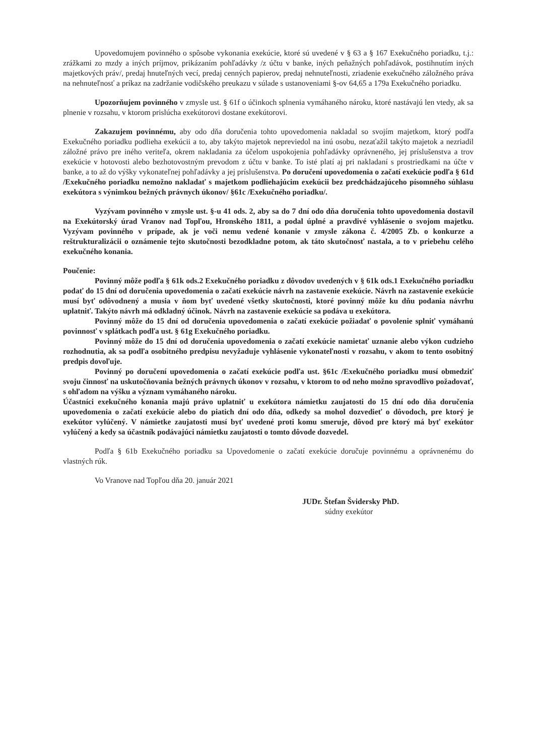Upovedomujem povinného o spôsobe vykonania exekúcie, ktoré sú uvedené v § 63 a § 167 Exekučného poriadku, t.j.: zrážkami zo mzdy a iných príjmov, prikázaním pohľadávky /z účtu v banke, iných peňažných pohľadávok, postihnutím iných majetkových práv/, predaj hnuteľných vecí, predaj cenných papierov, predaj nehnuteľnosti, zriadenie exekučného záložného práva na nehnuteľnosť a príkaz na zadržanie vodičského preukazu v súlade s ustanoveniami §-ov 64,65 a 179a Exekučného poriadku.
Upozorňujem povinného v zmysle ust. § 61f o účinkoch splnenia vymáhaného nároku, ktoré nastávajú len vtedy, ak sa plnenie v rozsahu, v ktorom prislúcha exekútorovi dostane exekútorovi.
Zakazujem povinnému, aby odo dňa doručenia tohto upovedomenia nakladal so svojím majetkom, ktorý podľa Exekučného poriadku podlieha exekúcii a to, aby takýto majetok nepreviedol na inú osobu, nezaťažil takýto majetok a nezriadil záložné právo pre iného veriteľa, okrem nakladania za účelom uspokojenia pohľadávky oprávneného, jej príslušenstva a trov exekúcie v hotovosti alebo bezhotovostným prevodom z účtu v banke. To isté platí aj pri nakladaní s prostriedkami na účte v banke, a to až do výšky vykonateľnej pohľadávky a jej príslušenstva. Po doručení upovedomenia o začatí exekúcie podľa § 61d /Exekučného poriadku nemožno nakladať s majetkom podliehajúcim exekúcii bez predchádzajúceho písomného súhlasu exekútora s výnimkou bežných právnych úkonov/ §61c /Exekučného poriadku/.
Vyzývam povinného v zmysle ust. §-u 41 ods. 2, aby sa do 7 dní odo dňa doručenia tohto upovedomenia dostavil na Exekútorský úrad Vranov nad Topľou, Hronského 1811, a podal úplné a pravdivé vyhlásenie o svojom majetku. Vyzývam povinného v prípade, ak je voči nemu vedené konanie v zmysle zákona č. 4/2005 Zb. o konkurze a reštrukturalizácii o oznámenie tejto skutočnosti bezodkladne potom, ak táto skutočnosť nastala, a to v priebehu celého exekučného konania.
Poučenie:
Povinný môže podľa § 61k ods.2 Exekučného poriadku z dôvodov uvedených v § 61k ods.1 Exekučného poriadku podať do 15 dní od doručenia upovedomenia o začatí exekúcie návrh na zastavenie exekúcie. Návrh na zastavenie exekúcie musí byť odôvodnený a musia v ňom byť uvedené všetky skutočnosti, ktoré povinný môže ku dňu podania návrhu uplatniť. Takýto návrh má odkladný účinok. Návrh na zastavenie exekúcie sa podáva u exekútora.
Povinný môže do 15 dní od doručenia upovedomenia o začatí exekúcie požiadať o povolenie splniť vymáhanú povinnosť v splátkach podľa ust. § 61g Exekučného poriadku.
Povinný môže do 15 dní od doručenia upovedomenia o začatí exekúcie namietať uznanie alebo výkon cudzieho rozhodnutia, ak sa podľa osobitného predpisu nevyžaduje vyhlásenie vykonateľnosti v rozsahu, v akom to tento osobitný predpis dovoľuje.
Povinný po doručení upovedomenia o začatí exekúcie podľa ust. §61c /Exekučného poriadku musí obmedziť svoju činnosť na uskutočňovania bežných právnych úkonov v rozsahu, v ktorom to od neho možno spravodlivo požadovať, s ohľadom na výšku a význam vymáhaného nároku.
Účastníci exekučného konania majú právo uplatniť u exekútora námietku zaujatosti do 15 dní odo dňa doručenia upovedomenia o začatí exekúcie alebo do piatich dní odo dňa, odkedy sa mohol dozvedieť o dôvodoch, pre ktorý je exekútor vylúčený. V námietke zaujatosti musí byť uvedené proti komu smeruje, dôvod pre ktorý má byť exekútor vylúčený a kedy sa účastník podávajúci námietku zaujatosti o tomto dôvode dozvedel.
Podľa § 61b Exekučného poriadku sa Upovedomenie o začatí exekúcie doručuje povinnému a oprávnenému do vlastných rúk.
Vo Vranove nad Topľou dňa 20. január 2021
JUDr. Štefan Švidersky PhD.
súdny exekútor